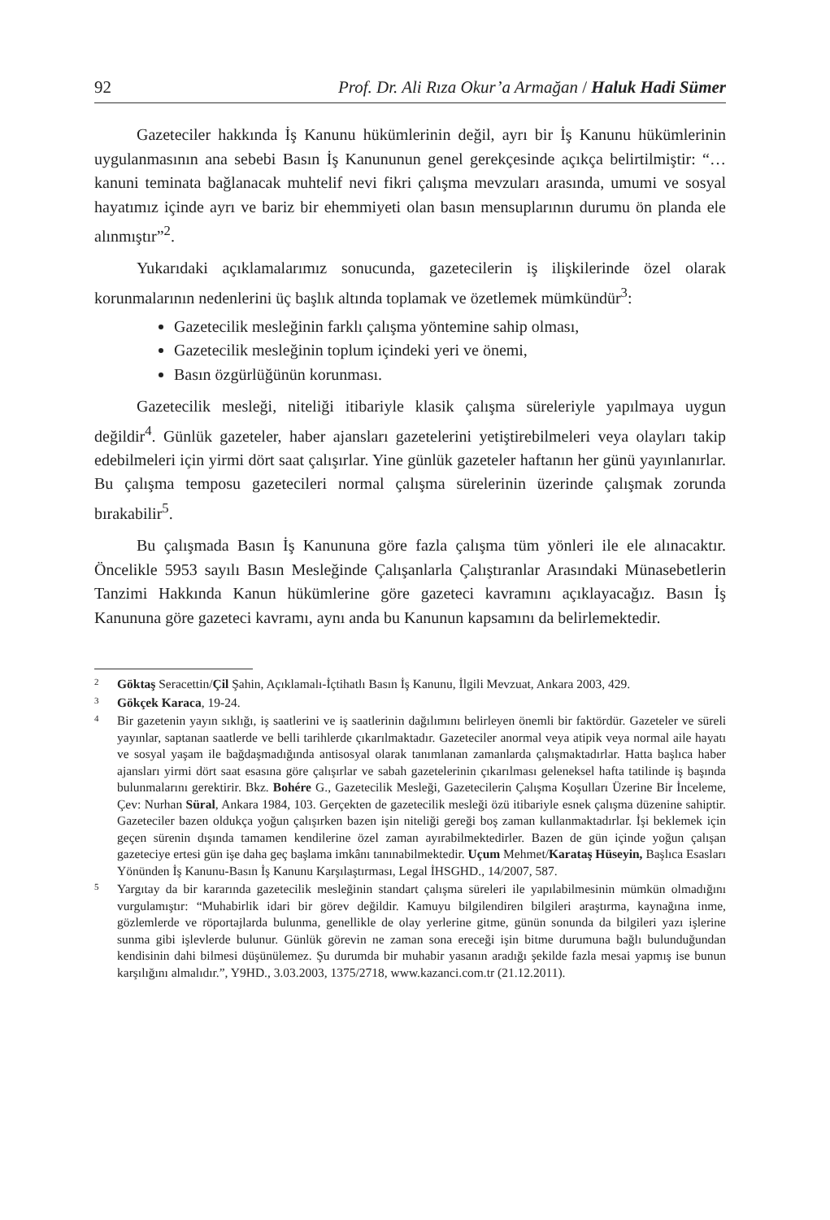92 Prof. Dr. Ali Rıza Okur’a Armağan / Haluk Hadi Sümer
Gazeteciler hakkında İş Kanunu hükümlerinin değil, ayrı bir İş Kanunu hükümlerinin uygulanmasının ana sebebi Basın İş Kanununun genel gerekçesinde açıkça belirtilmiştir: “… kanuni teminata bağlanacak muhtelif nevi fikri çalışma mevzuları arasında, umumi ve sosyal hayatımız içinde ayrı ve bariz bir ehemmiyeti olan basın mensuplarının durumu ön planda ele alınmıştır”<sup>2</sup>.
Yukarıdaki açıklamalarımız sonucunda, gazetecilerin iş ilişkilerinde özel olarak korunmalarının nedenlerini üç başlık altında toplamak ve özetlemek mümkündür<sup>3</sup>:
Gazetecilik mesleğinin farklı çalışma yöntemine sahip olması,
Gazetecilik mesleğinin toplum içindeki yeri ve önemi,
Basın özgürlüğünün korunması.
Gazetecilik mesleği, niteliği itibariyle klasik çalışma süreleriyle yapılmaya uygun değildir<sup>4</sup>. Günlük gazeteler, haber ajansları gazetelerini yetiştirebilmeleri veya olayları takip edebilmeleri için yirmi dört saat çalışırlar. Yine günlük gazeteler haftanın her günü yayınlanırlar. Bu çalışma temposu gazetecileri normal çalışma sürelerinin üzerinde çalışmak zorunda bırakabilir<sup>5</sup>.
Bu çalışmada Basın İş Kanununa göre fazla çalışma tüm yönleri ile ele alınacaktır. Öncelikle 5953 sayılı Basın Mesleğinde Çalışanlarla Çalıştıranlar Arasındaki Münasebetlerin Tanzimi Hakkında Kanun hükümlerine göre gazeteci kavramını açıklayacağız. Basın İş Kanununa göre gazeteci kavramı, aynı anda bu Kanunun kapsamını da belirlemektedir.
2 Göktaş Seracettin/Çil Şahin, Açıklamalı-İçtihatlı Basın İş Kanunu, İlgili Mevzuat, Ankara 2003, 429.
3 Gökçek Karaca, 19-24.
4 Bir gazetenin yayın sıklığı, iş saatlerini ve iş saatlerinin dağılımını belirleyen önemli bir faktördür. Gazeteler ve süreli yayınlar, saptanan saatlerde ve belli tarihlerde çıkarılmaktadır. Gazeteciler anormal veya atipik veya normal aile hayatı ve sosyal yaşam ile bağdaşmadığında antisosyal olarak tanımlanan zamanlarda çalışmaktadırlar. Hatta başlıca haber ajansları yirmi dört saat esasına göre çalışırlar ve sabah gazetelerinin çıkarılması geleneksel hafta tatilinde iş başında bulunmalarını gerektirir. Bkz. Bohére G., Gazetecilik Mesleği, Gazetecilerin Çalışma Koşulları Üzerine Bir İnceleme, Çev: Nurhan Süral, Ankara 1984, 103. Gerçekten de gazetecilik mesleği özü itibariyle esnek çalışma düzenine sahiptir. Gazeteciler bazen oldukça yoğun çalışırken bazen işin niteliği gereği boş zaman kullanmaktadırlar. İşi beklemek için geçen sürenin dışında tamamen kendilerine özel zaman ayırabilmektedirler. Bazen de gün içinde yoğun çalışan gazeteciye ertesi gün işe daha geç başlama imkânı tanınabilmektedir. Uçum Mehmet/Karataş Hüseyin, Başlıca Esasları Yönünden İş Kanunu-Basın İş Kanunu Karşılaştırması, Legal İHSGHD., 14/2007, 587.
5 Yargıtay da bir kararında gazetecilik mesleğinin standart çalışma süreleri ile yapılabilmesinin mümkün olmadığını vurgulamıştır: “Muhabirlik idari bir görev değildir. Kamuyu bilgilendiren bilgileri araştırma, kaynağına inme, gözlemlerde ve röportajlarda bulunma, genellikle de olay yerlerine gitme, günün sonunda da bilgileri yazı işlerine sunma gibi işlevlerde bulunur. Günlük görevin ne zaman sona ereceği işin bitme durumuna bağlı bulunduğundan kendisinin dahi bilmesi düşünülemez. Şu durumda bir muhabir yasanın aradığı şekilde fazla mesai yapmış ise bunun karşılığını almalıdır.”, Y9HD., 3.03.2003, 1375/2718, www.kazanci.com.tr (21.12.2011).